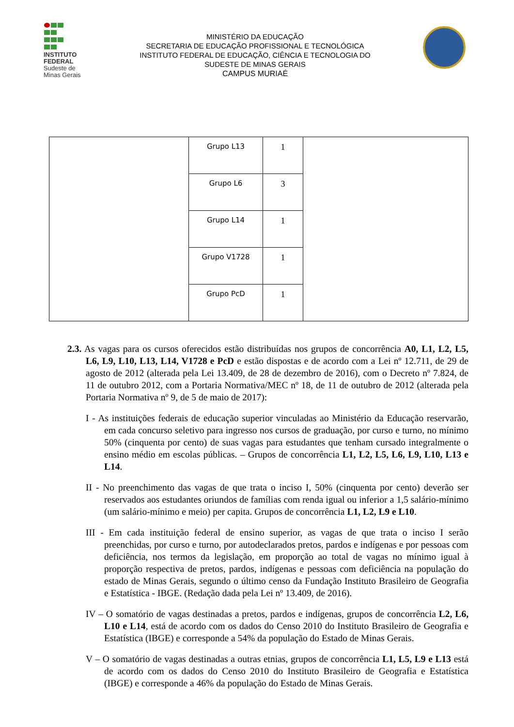INSTITUTO
FEDERAL
Sudeste de
Minas Gerais
MINISTÉRIO DA EDUCAÇÃO
SECRETARIA DE EDUCAÇÃO PROFISSIONAL E TECNOLÓGICA
INSTITUTO FEDERAL DE EDUCAÇÃO, CIÊNCIA E TECNOLOGIA DO
SUDESTE DE MINAS GERAIS
CAMPUS MURIAÉ
| | Grupo L13 | 1 | |
| | Grupo L6 | 3 | |
| | Grupo L14 | 1 | |
| | Grupo V1728 | 1 | |
| | Grupo PcD | 1 | |
2.3. As vagas para os cursos oferecidos estão distribuídas nos grupos de concorrência A0, L1, L2, L5, L6, L9, L10, L13, L14, V1728 e PcD e estão dispostas e de acordo com a Lei nº 12.711, de 29 de agosto de 2012 (alterada pela Lei 13.409, de 28 de dezembro de 2016), com o Decreto nº 7.824, de 11 de outubro 2012, com a Portaria Normativa/MEC nº 18, de 11 de outubro de 2012 (alterada pela Portaria Normativa nº 9, de 5 de maio de 2017):
I - As instituições federais de educação superior vinculadas ao Ministério da Educação reservarão, em cada concurso seletivo para ingresso nos cursos de graduação, por curso e turno, no mínimo 50% (cinquenta por cento) de suas vagas para estudantes que tenham cursado integralmente o ensino médio em escolas públicas. – Grupos de concorrência L1, L2, L5, L6, L9, L10, L13 e L14.
II - No preenchimento das vagas de que trata o inciso I, 50% (cinquenta por cento) deverão ser reservados aos estudantes oriundos de famílias com renda igual ou inferior a 1,5 salário-mínimo (um salário-mínimo e meio) per capita. Grupos de concorrência L1, L2, L9 e L10.
III - Em cada instituição federal de ensino superior, as vagas de que trata o inciso I serão preenchidas, por curso e turno, por autodeclarados pretos, pardos e indígenas e por pessoas com deficiência, nos termos da legislação, em proporção ao total de vagas no mínimo igual à proporção respectiva de pretos, pardos, indígenas e pessoas com deficiência na população do estado de Minas Gerais, segundo o último censo da Fundação Instituto Brasileiro de Geografia e Estatística - IBGE. (Redação dada pela Lei nº 13.409, de 2016).
IV – O somatório de vagas destinadas a pretos, pardos e indígenas, grupos de concorrência L2, L6, L10 e L14, está de acordo com os dados do Censo 2010 do Instituto Brasileiro de Geografia e Estatística (IBGE) e corresponde a 54% da população do Estado de Minas Gerais.
V – O somatório de vagas destinadas a outras etnias, grupos de concorrência L1, L5, L9 e L13 está de acordo com os dados do Censo 2010 do Instituto Brasileiro de Geografia e Estatística (IBGE) e corresponde a 46% da população do Estado de Minas Gerais.